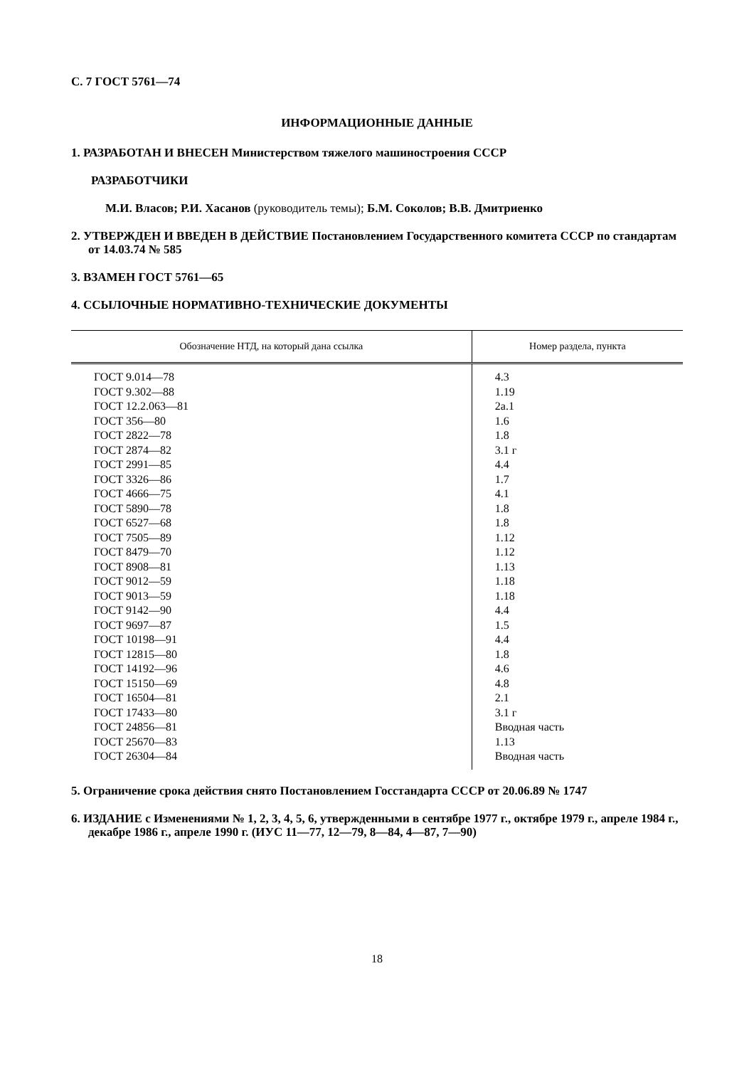С. 7 ГОСТ 5761—74
ИНФОРМАЦИОННЫЕ ДАННЫЕ
1. РАЗРАБОТАН И ВНЕСЕН Министерством тяжелого машиностроения СССР
РАЗРАБОТЧИКИ
М.И. Власов; Р.И. Хасанов (руководитель темы); Б.М. Соколов; В.В. Дмитриенко
2. УТВЕРЖДЕН И ВВЕДЕН В ДЕЙСТВИЕ Постановлением Государственного комитета СССР по стандартам от 14.03.74 № 585
3. ВЗАМЕН ГОСТ 5761—65
4. ССЫЛОЧНЫЕ НОРМАТИВНО-ТЕХНИЧЕСКИЕ ДОКУМЕНТЫ
| Обозначение НТД, на который дана ссылка | Номер раздела, пункта |
| --- | --- |
| ГОСТ 9.014—78 | 4.3 |
| ГОСТ 9.302—88 | 1.19 |
| ГОСТ 12.2.063—81 | 2а.1 |
| ГОСТ 356—80 | 1.6 |
| ГОСТ 2822—78 | 1.8 |
| ГОСТ 2874—82 | 3.1 г |
| ГОСТ 2991—85 | 4.4 |
| ГОСТ 3326—86 | 1.7 |
| ГОСТ 4666—75 | 4.1 |
| ГОСТ 5890—78 | 1.8 |
| ГОСТ 6527—68 | 1.8 |
| ГОСТ 7505—89 | 1.12 |
| ГОСТ 8479—70 | 1.12 |
| ГОСТ 8908—81 | 1.13 |
| ГОСТ 9012—59 | 1.18 |
| ГОСТ 9013—59 | 1.18 |
| ГОСТ 9142—90 | 4.4 |
| ГОСТ 9697—87 | 1.5 |
| ГОСТ 10198—91 | 4.4 |
| ГОСТ 12815—80 | 1.8 |
| ГОСТ 14192—96 | 4.6 |
| ГОСТ 15150—69 | 4.8 |
| ГОСТ 16504—81 | 2.1 |
| ГОСТ 17433—80 | 3.1 г |
| ГОСТ 24856—81 | Вводная часть |
| ГОСТ 25670—83 | 1.13 |
| ГОСТ 26304—84 | Вводная часть |
5. Ограничение срока действия снято Постановлением Госстандарта СССР от 20.06.89 № 1747
6. ИЗДАНИЕ с Изменениями № 1, 2, 3, 4, 5, 6, утвержденными в сентябре 1977 г., октябре 1979 г., апреле 1984 г., декабре 1986 г., апреле 1990 г. (ИУС 11—77, 12—79, 8—84, 4—87, 7—90)
18